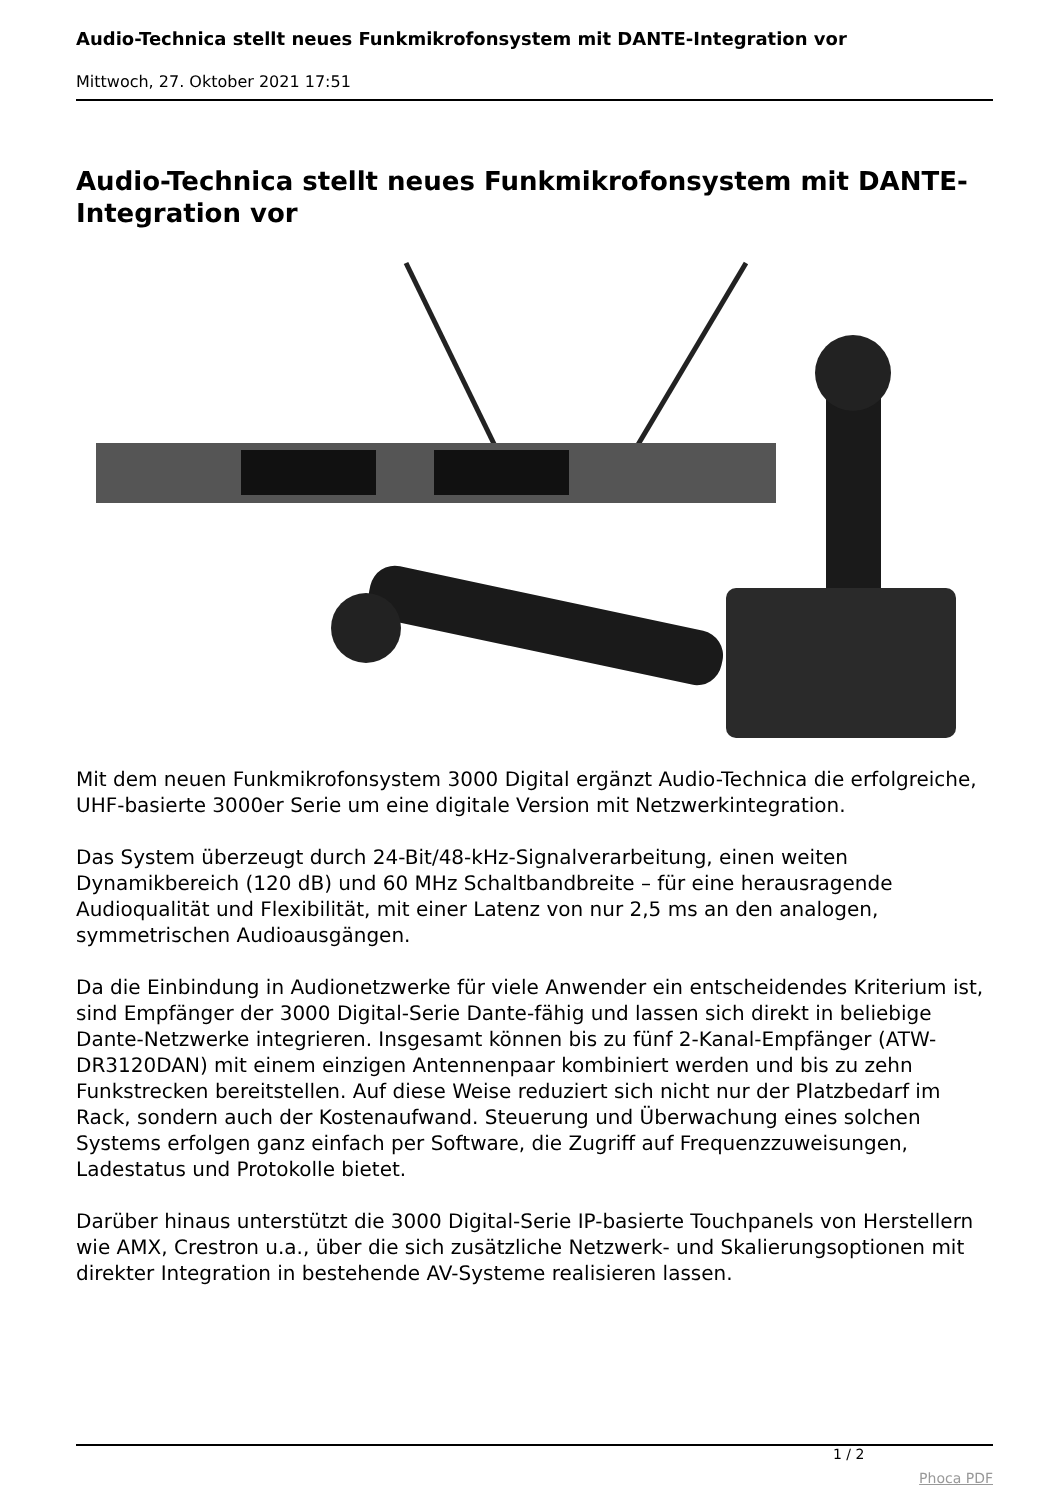Audio-Technica stellt neues Funkmikrofonsystem mit DANTE-Integration vor
Mittwoch, 27. Oktober 2021 17:51
Audio-Technica stellt neues Funkmikrofonsystem mit DANTE-Integration vor
Mit dem neuen Funkmikrofonsystem 3000 Digital ergänzt Audio-Technica die erfolgreiche, UHF-basierte 3000er Serie um eine digitale Version mit Netzwerkintegration.
Das System überzeugt durch 24-Bit/48-kHz-Signalverarbeitung, einen weiten Dynamikbereich (120 dB) und 60 MHz Schaltbandbreite – für eine herausragende Audioqualität und Flexibilität, mit einer Latenz von nur 2,5 ms an den analogen, symmetrischen Audioausgängen.
Da die Einbindung in Audionetzwerke für viele Anwender ein entscheidendes Kriterium ist, sind Empfänger der 3000 Digital-Serie Dante-fähig und lassen sich direkt in beliebige Dante-Netzwerke integrieren. Insgesamt können bis zu fünf 2-Kanal-Empfänger (ATW-DR3120DAN) mit einem einzigen Antennenpaar kombiniert werden und bis zu zehn Funkstrecken bereitstellen. Auf diese Weise reduziert sich nicht nur der Platzbedarf im Rack, sondern auch der Kostenaufwand. Steuerung und Überwachung eines solchen Systems erfolgen ganz einfach per Software, die Zugriff auf Frequenzzuweisungen, Ladestatus und Protokolle bietet.
Darüber hinaus unterstützt die 3000 Digital-Serie IP-basierte Touchpanels von Herstellern wie AMX, Crestron u.a., über die sich zusätzliche Netzwerk- und Skalierungsoptionen mit direkter Integration in bestehende AV-Systeme realisieren lassen.
1 / 2
Phoca PDF